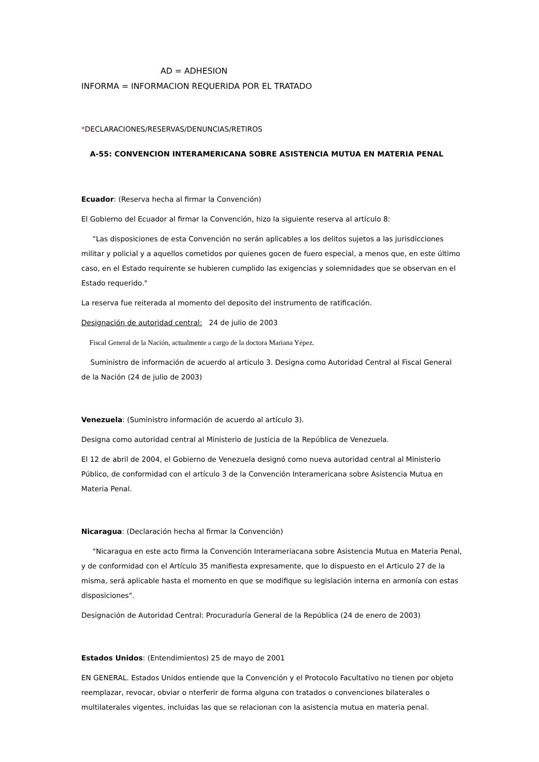AD = ADHESION
INFORMA = INFORMACION REQUERIDA POR EL TRATADO
*DECLARACIONES/RESERVAS/DENUNCIAS/RETIROS
A-55: CONVENCION INTERAMERICANA SOBRE ASISTENCIA MUTUA EN MATERIA PENAL
Ecuador: (Reserva hecha al firmar la Convención)
El Gobierno del Ecuador al firmar la Convención, hizo la siguiente reserva al artículo 8:
"Las disposiciones de esta Convención no serán aplicables a los delitos sujetos a las jurisdicciones militar y policial y a aquellos cometidos por quienes gocen de fuero especial, a menos que, en este último caso, en el Estado requirente se hubieren cumplido las exigencias y solemnidades que se observan en el Estado requerido."
La reserva fue reiterada al momento del deposito del instrumento de ratificación.
Designación de autoridad central: 24 de julio de 2003
Fiscal General de la Nación, actualmente a cargo de la doctora Mariana Yépez.
Suministro de información de acuerdo al articulo 3. Designa como Autoridad Central al Fiscal General de la Nación (24 de julio de 2003)
Venezuela: (Suministro información de acuerdo al artículo 3).
Designa como autoridad central al Ministerio de Justicia de la República de Venezuela.
El 12 de abril de 2004, el Gobierno de Venezuela designó como nueva autoridad central al Ministerio Público, de conformidad con el artículo 3 de la Convención Interamericana sobre Asistencia Mutua en Materia Penal.
Nicaragua: (Declaración hecha al firmar la Convención)
"Nicaragua en este acto firma la Convención Interameriacana sobre Asistencia Mutua en Materia Penal, y de conformidad con el Artículo 35 manifiesta expresamente, que lo dispuesto en el Articulo 27 de la misma, será aplicable hasta el momento en que se modifique su legislación interna en armonía con estas disposiciones".
Designación de Autoridad Central: Procuraduría General de la República (24 de enero de 2003)
Estados Unidos: (Entendimientos) 25 de mayo de 2001
EN GENERAL. Estados Unidos entiende que la Convención y el Protocolo Facultativo no tienen por objeto reemplazar, revocar, obviar o nterferir de forma alguna con tratados o convenciones bilaterales o multilaterales vigentes, incluidas las que se relacionan con la asistencia mutua en materia penal.